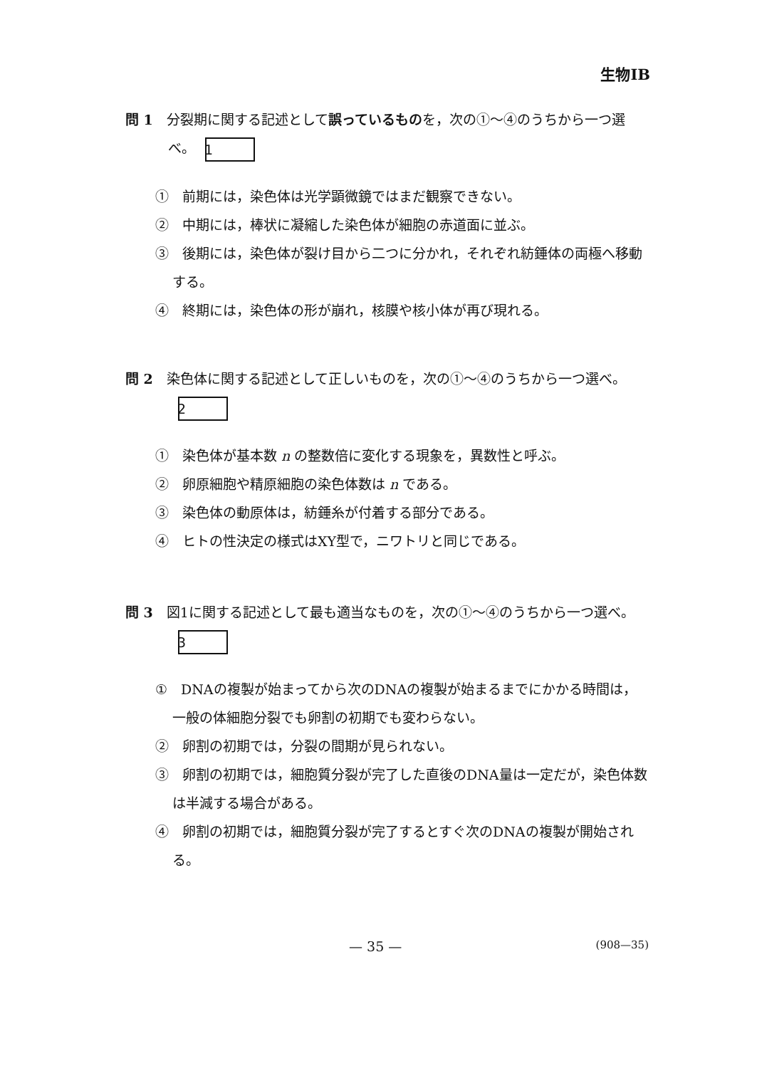生物ⅠB
問 1　分裂期に関する記述として誤っているものを，次の①～④のうちから一つ選べ。 1
①　前期には，染色体は光学顕微鏡ではまだ観察できない。
②　中期には，棒状に凝縮した染色体が細胞の赤道面に並ぶ。
③　後期には，染色体が裂け目から二つに分かれ，それぞれ紡錘体の両極へ移動する。
④　終期には，染色体の形が崩れ，核膜や核小体が再び現れる。
問 2　染色体に関する記述として正しいものを，次の①～④のうちから一つ選べ。 2
①　染色体が基本数 n の整数倍に変化する現象を，異数性と呼ぶ。
②　卵原細胞や精原細胞の染色体数は n である。
③　染色体の動原体は，紡錘糸が付着する部分である。
④　ヒトの性決定の様式はXY型で，ニワトリと同じである。
問 3　図1に関する記述として最も適当なものを，次の①～④のうちから一つ選べ。 3
①　DNAの複製が始まってから次のDNAの複製が始まるまでにかかる時間は，一般の体細胞分裂でも卵割の初期でも変わらない。
②　卵割の初期では，分裂の間期が見られない。
③　卵割の初期では，細胞質分裂が完了した直後のDNA量は一定だが，染色体数は半減する場合がある。
④　卵割の初期では，細胞質分裂が完了するとすぐ次のDNAの複製が開始される。
— 35 — (908—35)